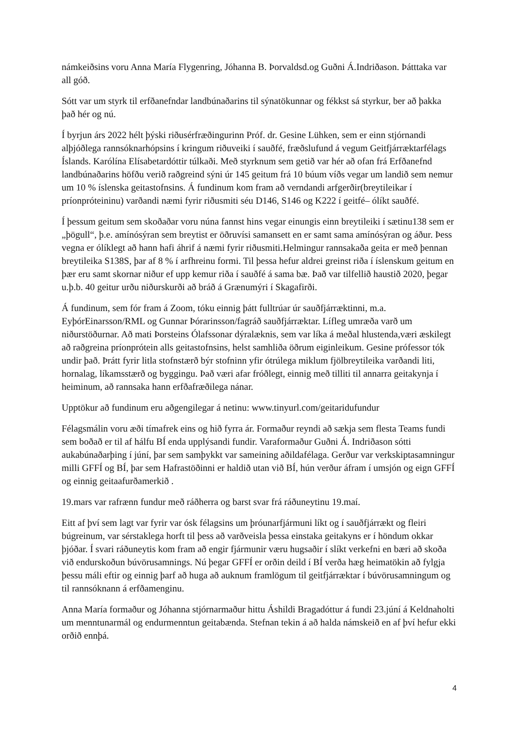námkeiðsins voru Anna María Flygenring, Jóhanna B. Þorvaldsd.og Guðni Á.Indriðason. Þátttaka var all góð.
Sótt var um styrk til erfðanefndar landbúnaðarins til sýnatökunnar og fékkst sá styrkur, ber að þakka það hér og nú.
Í byrjun árs 2022 hélt þýski riðusérfræðingurinn Próf. dr. Gesine Lühken, sem er einn stjórnandi alþjóðlega rannsóknarhópsins í kringum riðuveiki í sauðfé, fræðslufund á vegum Geitfjárræktarfélags Íslands. Karólína Elísabetardóttir túlkaði. Með styrknum sem getið var hér að ofan frá Erfðanefnd landbúnaðarins höfðu verið raðgreind sýni úr 145 geitum frá 10 búum víðs vegar um landið sem nemur um 10 % íslenska geitastofnsins. Á fundinum kom fram að verndandi arfgerðir(breytileikar í príonpróteininu) varðandi næmi fyrir riðusmiti séu D146, S146 og K222 í geitfé– ólíkt sauðfé.
Í þessum geitum sem skoðaðar voru núna fannst hins vegar einungis einn breytileiki í sætinu138 sem er „þögull“, þ.e. amínósýran sem breytist er öðruvísi samansett en er samt sama amínósýran og áður. Þess vegna er ólíklegt að hann hafi áhrif á næmi fyrir riðusmiti.Helmingur rannsakaða geita er með þennan breytileika S138S, þar af 8 % í arfhreinu formi. Til þessa hefur aldrei greinst riða í íslenskum geitum en þær eru samt skornar niður ef upp kemur riða í sauðfé á sama bæ. Það var tilfellið haustið 2020, þegar u.þ.b. 40 geitur urðu niðurskurði að bráð á Grænumýri í Skagafirði.
Á fundinum, sem fór fram á Zoom, tóku einnig þátt fulltrúar úr sauðfjárræktinni, m.a. EyþórEinarsson/RML og Gunnar Þórarinsson/fagráð sauðfjárræktar. Lífleg umræða varð um niðurstöðurnar. Að mati Þorsteins Ólafssonar dýralæknis, sem var líka á meðal hlustenda,væri æskilegt að raðgreina príonprótein alls geitastofnsins, helst samhliða öðrum eiginleikum. Gesine prófessor tók undir það. Þrátt fyrir litla stofnstærð býr stofninn yfir ótrúlega miklum fjölbreytileika varðandi liti, hornalag, líkamsstærð og byggingu. Það væri afar fróðlegt, einnig með tilliti til annarra geitakynja í heiminum, að rannsaka hann erfðafræðilega nánar.
Upptökur að fundinum eru aðgengilegar á netinu: www.tinyurl.com/geitaridufundur
Félagsmálin voru æði tímafrek eins og hið fyrra ár. Formaður reyndi að sækja sem flesta Teams fundi sem boðað er til af hálfu BÍ enda upplýsandi fundir. Varaformaður Guðni Á. Indriðason sótti aukabúnaðarþing í júní, þar sem samþykkt var sameining aðildafélaga. Gerður var verkskiptasamningur milli GFFÍ og BÍ, þar sem Hafrastöðinni er haldið utan við BÍ, hún verður áfram í umsjón og eign GFFÍ og einnig geitaafurðamerkið .
19.mars var rafrænn fundur með ráðherra og barst svar frá ráðuneytinu 19.maí.
Eitt af því sem lagt var fyrir var ósk félagsins um þróunarfjármuni líkt og í sauðfjárrækt og fleiri búgreinum, var sérstaklega horft til þess að varðveisla þessa einstaka geitakyns er í höndum okkar þjóðar. Í svari ráðuneytis kom fram að engir fjármunir væru hugsaðir í slíkt verkefni en bæri að skoða við endurskoðun búvörusamnings. Nú þegar GFFÍ er orðin deild í BÍ verða hæg heimatökin að fylgja þessu máli eftir og einnig þarf að huga að auknum framlögum til geitfjárræktar í búvörusamningum og til rannsóknann á erfðamenginu.
Anna María formaður og Jóhanna stjórnarmaður hittu Áshildi Bragadóttur á fundi 23.júní á Keldnaholti um menntunarmál og endurmenntun geitabænda. Stefnan tekin á að halda námskeið en af því hefur ekki orðið ennþá.
4